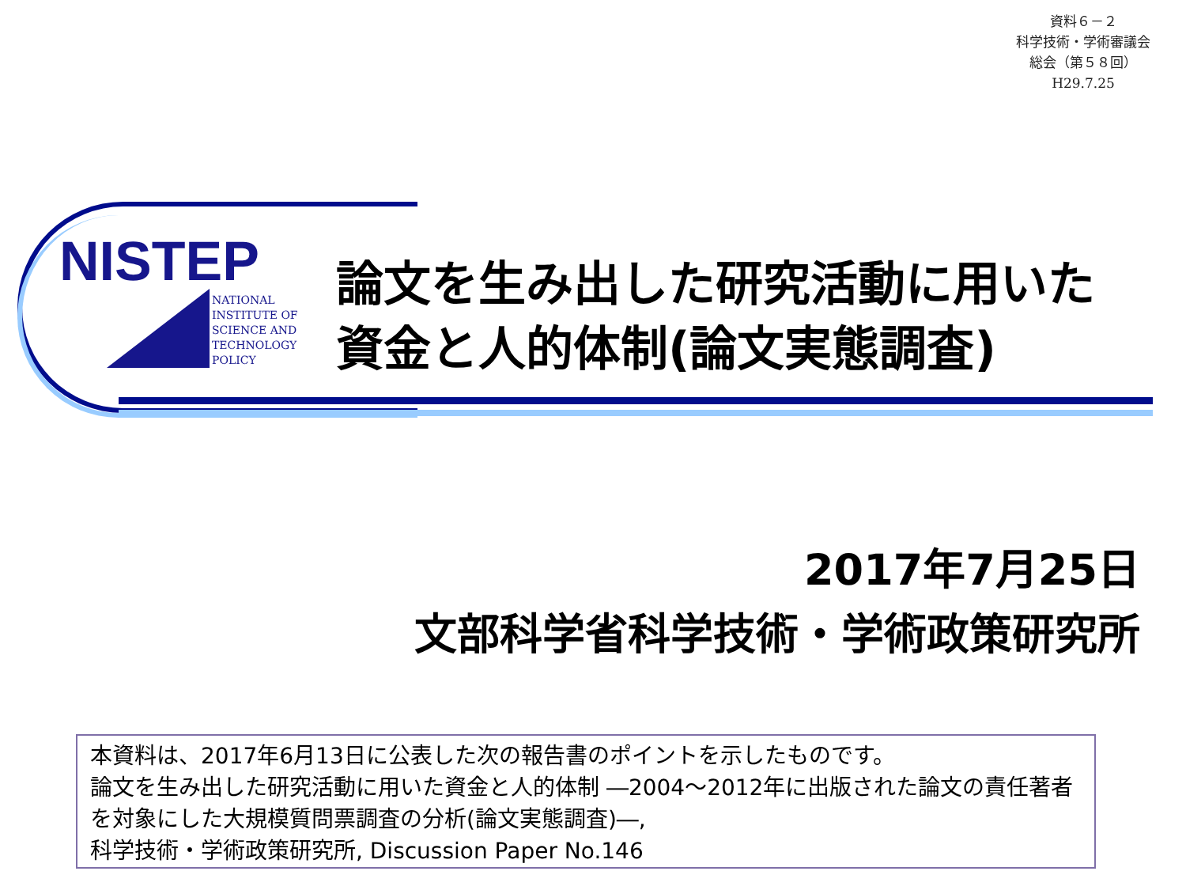資料６－２
科学技術・学術審議会
総会（第５８回）
H29.7.25
NISTEP
NATIONAL
INSTITUTE OF
SCIENCE AND
TECHNOLOGY
POLICY
論文を生み出した研究活動に用いた
資金と人的体制(論文実態調査)
2017年7月25日
文部科学省科学技術・学術政策研究所
本資料は、2017年6月13日に公表した次の報告書のポイントを示したものです。
論文を生み出した研究活動に用いた資金と人的体制 ―2004～2012年に出版された論文の責任著者を対象にした大規模質問票調査の分析(論文実態調査)―,
科学技術・学術政策研究所, Discussion Paper No.146